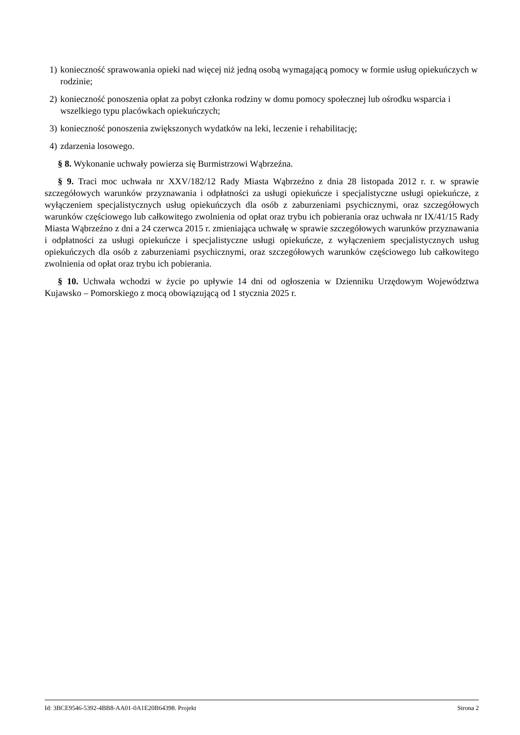1) konieczność sprawowania opieki nad więcej niż jedną osobą wymagającą pomocy w formie usług opiekuńczych w rodzinie;
2) konieczność ponoszenia opłat za pobyt członka rodziny w domu pomocy społecznej lub ośrodku wsparcia i wszelkiego typu placówkach opiekuńczych;
3) konieczność ponoszenia zwiększonych wydatków na leki, leczenie i rehabilitację;
4) zdarzenia losowego.
§ 8. Wykonanie uchwały powierza się Burmistrzowi Wąbrzeźna.
§ 9. Traci moc uchwała nr XXV/182/12 Rady Miasta Wąbrzeźno z dnia 28 listopada 2012 r. r. w sprawie szczegółowych warunków przyznawania i odpłatności za usługi opiekuńcze i specjalistyczne usługi opiekuńcze, z wyłączeniem specjalistycznych usług opiekuńczych dla osób z zaburzeniami psychicznymi, oraz szczegółowych warunków częściowego lub całkowitego zwolnienia od opłat oraz trybu ich pobierania oraz uchwała nr IX/41/15 Rady Miasta Wąbrzeźno z dni a 24 czerwca 2015 r. zmieniająca uchwałę w sprawie szczegółowych warunków przyznawania i odpłatności za usługi opiekuńcze i specjalistyczne usługi opiekuńcze, z wyłączeniem specjalistycznych usług opiekuńczych dla osób z zaburzeniami psychicznymi, oraz szczegółowych warunków częściowego lub całkowitego zwolnienia od opłat oraz trybu ich pobierania.
§ 10. Uchwała wchodzi w życie po upływie 14 dni od ogłoszenia w Dzienniku Urzędowym Województwa Kujawsko – Pomorskiego z mocą obowiązującą od 1 stycznia 2025 r.
Id: 3BCE9546-5392-4BB8-AA01-0A1E20B64398. Projekt Strona 2